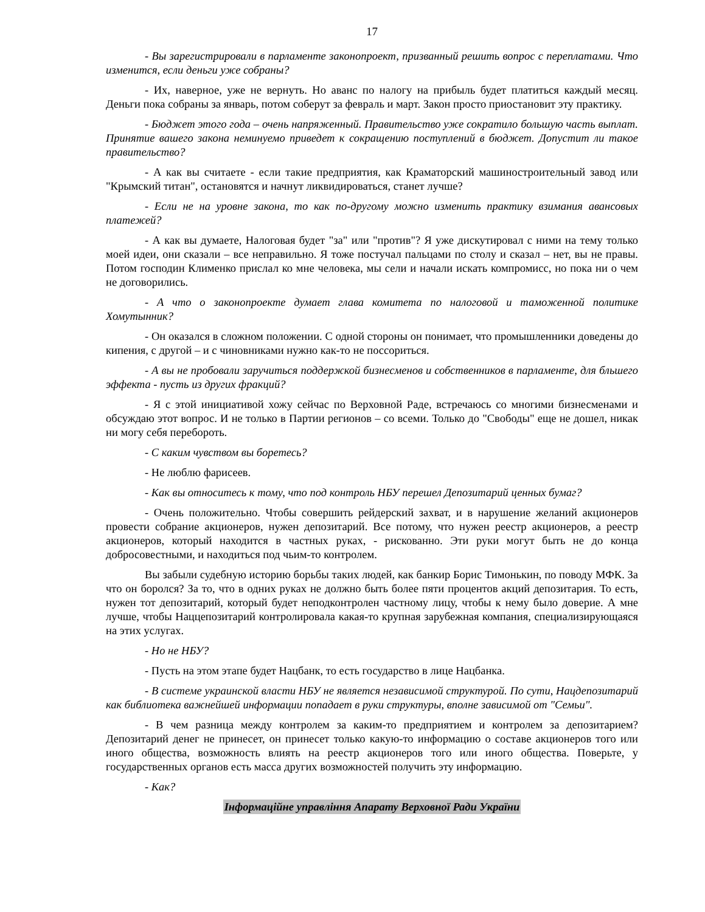17
- Вы зарегистрировали в парламенте законопроект, призванный решить вопрос с переплатами. Что изменится, если деньги уже собраны?
- Их, наверное, уже не вернуть. Но аванс по налогу на прибыль будет платиться каждый месяц. Деньги пока собраны за январь, потом соберут за февраль и март. Закон просто приостановит эту практику.
- Бюджет этого года – очень напряженный. Правительство уже сократило большую часть выплат. Принятие вашего закона неминуемо приведет к сокращению поступлений в бюджет. Допустит ли такое правительство?
- А как вы считаете - если такие предприятия, как Краматорский машиностроительный завод или "Крымский титан", остановятся и начнут ликвидироваться, станет лучше?
- Если не на уровне закона, то как по-другому можно изменить практику взимания авансовых платежей?
- А как вы думаете, Налоговая будет "за" или "против"? Я уже дискутировал с ними на тему только моей идеи, они сказали – все неправильно. Я тоже постучал пальцами по столу и сказал – нет, вы не правы. Потом господин Клименко прислал ко мне человека, мы сели и начали искать компромисс, но пока ни о чем не договорились.
- А что о законопроекте думает глава комитета по налоговой и таможенной политике Хомутынник?
- Он оказался в сложном положении. С одной стороны он понимает, что промышленники доведены до кипения, с другой – и с чиновниками нужно как-то не поссориться.
- А вы не пробовали заручиться поддержкой бизнесменов и собственников в парламенте, для бльшего эффекта - пусть из других фракций?
- Я с этой инициативой хожу сейчас по Верховной Раде, встречаюсь со многими бизнесменами и обсуждаю этот вопрос. И не только в Партии регионов – со всеми. Только до "Свободы" еще не дошел, никак ни могу себя перебороть.
- С каким чувством вы боретесь?
- Не люблю фарисеев.
- Как вы относитесь к тому, что под контроль НБУ перешел Депозитарий ценных бумаг?
- Очень положительно. Чтобы совершить рейдерский захват, и в нарушение желаний акционеров провести собрание акционеров, нужен депозитарий. Все потому, что нужен реестр акционеров, а реестр акционеров, который находится в частных руках, - рискованно. Эти руки могут быть не до конца добросовестными, и находиться под чьим-то контролем.
Вы забыли судебную историю борьбы таких людей, как банкир Борис Тимонькин, по поводу МФК. За что он боролся? За то, что в одних руках не должно быть более пяти процентов акций депозитария. То есть, нужен тот депозитарий, который будет неподконтролен частному лицу, чтобы к нему было доверие. А мне лучше, чтобы Наццепозитарий контролировала какая-то крупная зарубежная компания, специализирующаяся на этих услугах.
- Но не НБУ?
- Пусть на этом этапе будет Нацбанк, то есть государство в лице Нацбанка.
- В системе украинской власти НБУ не является независимой структурой. По сути, Нацдепозитарий как библиотека важнейшей информации попадает в руки структуры, вполне зависимой от "Семьи".
- В чем разница между контролем за каким-то предприятием и контролем за депозитарием? Депозитарий денег не принесет, он принесет только какую-то информацию о составе акционеров того или иного общества, возможность влиять на реестр акционеров того или иного общества. Поверьте, у государственных органов есть масса других возможностей получить эту информацию.
- Как?
Інформаційне управління Апарату Верховної Ради України